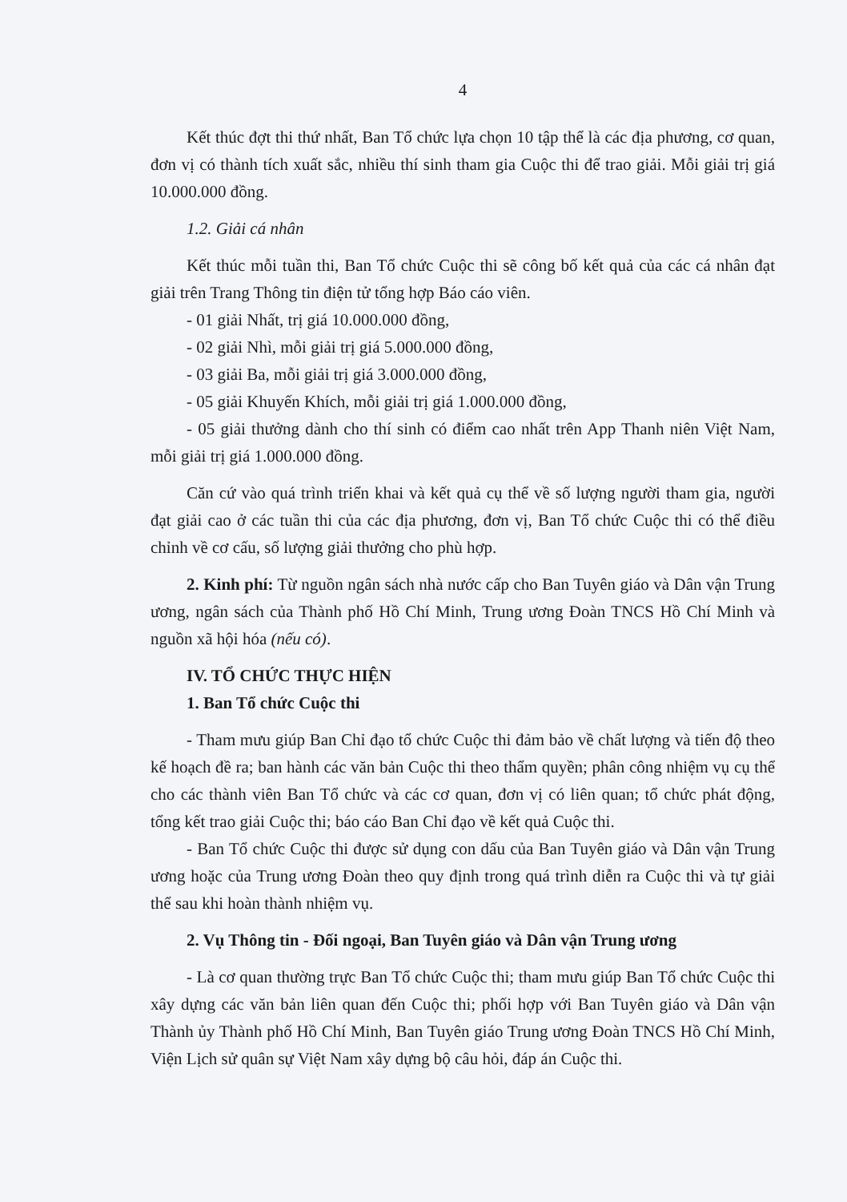4
Kết thúc đợt thi thứ nhất, Ban Tổ chức lựa chọn 10 tập thể là các địa phương, cơ quan, đơn vị có thành tích xuất sắc, nhiều thí sinh tham gia Cuộc thi để trao giải. Mỗi giải trị giá 10.000.000 đồng.
1.2. Giải cá nhân
Kết thúc mỗi tuần thi, Ban Tổ chức Cuộc thi sẽ công bố kết quả của các cá nhân đạt giải trên Trang Thông tin điện tử tổng hợp Báo cáo viên.
- 01 giải Nhất, trị giá 10.000.000 đồng,
- 02 giải Nhì, mỗi giải trị giá 5.000.000 đồng,
- 03 giải Ba, mỗi giải trị giá 3.000.000 đồng,
- 05 giải Khuyến Khích, mỗi giải trị giá 1.000.000 đồng,
- 05 giải thưởng dành cho thí sinh có điểm cao nhất trên App Thanh niên Việt Nam, mỗi giải trị giá 1.000.000 đồng.
Căn cứ vào quá trình triển khai và kết quả cụ thể về số lượng người tham gia, người đạt giải cao ở các tuần thi của các địa phương, đơn vị, Ban Tổ chức Cuộc thi có thể điều chỉnh về cơ cấu, số lượng giải thưởng cho phù hợp.
2. Kinh phí: Từ nguồn ngân sách nhà nước cấp cho Ban Tuyên giáo và Dân vận Trung ương, ngân sách của Thành phố Hồ Chí Minh, Trung ương Đoàn TNCS Hồ Chí Minh và nguồn xã hội hóa (nếu có).
IV. TỔ CHỨC THỰC HIỆN
1. Ban Tổ chức Cuộc thi
- Tham mưu giúp Ban Chỉ đạo tổ chức Cuộc thi đảm bảo về chất lượng và tiến độ theo kế hoạch đề ra; ban hành các văn bản Cuộc thi theo thẩm quyền; phân công nhiệm vụ cụ thể cho các thành viên Ban Tổ chức và các cơ quan, đơn vị có liên quan; tổ chức phát động, tổng kết trao giải Cuộc thi; báo cáo Ban Chỉ đạo về kết quả Cuộc thi.
- Ban Tổ chức Cuộc thi được sử dụng con dấu của Ban Tuyên giáo và Dân vận Trung ương hoặc của Trung ương Đoàn theo quy định trong quá trình diễn ra Cuộc thi và tự giải thể sau khi hoàn thành nhiệm vụ.
2. Vụ Thông tin - Đối ngoại, Ban Tuyên giáo và Dân vận Trung ương
- Là cơ quan thường trực Ban Tổ chức Cuộc thi; tham mưu giúp Ban Tổ chức Cuộc thi xây dựng các văn bản liên quan đến Cuộc thi; phối hợp với Ban Tuyên giáo và Dân vận Thành ủy Thành phố Hồ Chí Minh, Ban Tuyên giáo Trung ương Đoàn TNCS Hồ Chí Minh, Viện Lịch sử quân sự Việt Nam xây dựng bộ câu hỏi, đáp án Cuộc thi.